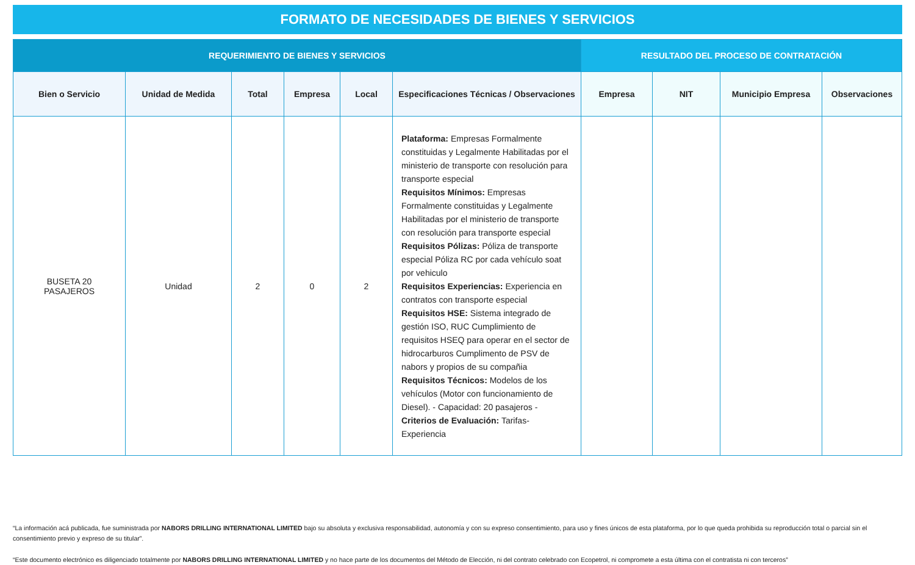FORMATO DE NECESIDADES DE BIENES Y SERVICIOS
| REQUERIMIENTO DE BIENES Y SERVICIOS | | | | | | RESULTADO DEL PROCESO DE CONTRATACIÓN | | | |
| --- | --- | --- | --- | --- | --- | --- | --- | --- | --- |
| Bien o Servicio | Unidad de Medida | Total | Empresa | Local | Especificaciones Técnicas / Observaciones | Empresa | NIT | Municipio Empresa | Observaciones |
| BUSETA 20 PASAJEROS | Unidad | 2 | 0 | 2 | Plataforma: Empresas Formalmente constituidas y Legalmente Habilitadas por el ministerio de transporte con resolución para transporte especial Requisitos Mínimos: Empresas Formalmente constituidas y Legalmente Habilitadas por el ministerio de transporte con resolución para transporte especial Requisitos Pólizas: Póliza de transporte especial Póliza RC por cada vehículo soat por vehiculo Requisitos Experiencias: Experiencia en contratos con transporte especial Requisitos HSE: Sistema integrado de gestión ISO, RUC Cumplimiento de requisitos HSEQ para operar en el sector de hidrocarburos Cumplimento de PSV de nabors y propios de su compañia Requisitos Técnicos: Modelos de los vehículos (Motor con funcionamiento de Diesel). - Capacidad: 20 pasajeros - Criterios de Evaluación: Tarifas-Experiencia | | | | |
“La información acá publicada, fue suministrada por NABORS DRILLING INTERNATIONAL LIMITED bajo su absoluta y exclusiva responsabilidad, autonomía y con su expreso consentimiento, para uso y fines únicos de esta plataforma, por lo que queda prohibida su reproducción total o parcial sin el consentimiento previo y expreso de su titular”.
“Este documento electrónico es diligenciado totalmente por NABORS DRILLING INTERNATIONAL LIMITED y no hace parte de los documentos del Método de Elección, ni del contrato celebrado con Ecopetrol, ni compromete a esta última con el contratista ni con terceros”